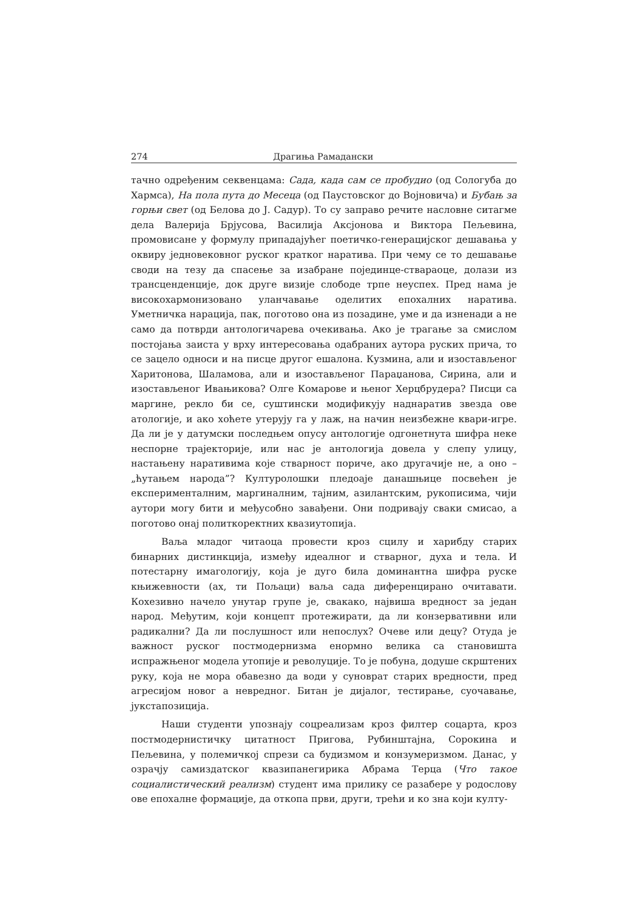274 Драгиња Рамадански
тачно одређеним секвенцама: Сада, када сам се пробудио (од Сологуба до Хармса), На пола пута до Месеца (од Паустовског до Војновича) и Бубањ за горњи свет (од Белова до Ј. Садур). То су заправо речите насловне ситагме дела Валерија Брјусова, Василија Аксјонова и Виктора Пељевина, промовисане у формулу припадајућег поетичко-генерацијског дешавања у оквиру једновековног руског кратког наратива. При чему се то дешавање своди на тезу да спасење за изабране појединце-ствараоце, долази из трансценденције, док друге визије слободе трпе неуспех. Пред нама је високохармонизовано уланчавање оделитих епохалних наратива. Уметничка нарација, пак, поготово она из позадине, уме и да изненади а не само да потврди антологичарева очекивања. Ако је трагање за смислом постојања заиста у врху интересовања одабраних аутора руских прича, то се зацело односи и на писце другог ешалона. Кузмина, али и изостављеног Харитонова, Шаламова, али и изостављеног Параџанова, Сирина, али и изостављеног Ивањикова? Олге Комарове и њеног Херцбрудера? Писци са маргине, рекло би се, суштински модификују наднаратив звезда ове атологије, и ако хоћете утерују га у лаж, на начин неизбежне квари-игре. Да ли је у датумски последњем опусу антологије одгонетнута шифра неке неспорне трајекторије, или нас је антологија довела у слепу улицу, настањену наративима које стварност пориче, ако другачије не, а оно – „ћутањем народа”? Културолошки пледоаје данашњице посвећен је експерименталним, маргиналним, тајним, азилантским, рукописима, чији аутори могу бити и међусобно завађени. Они подривају сваки смисао, а поготово онај политкоректних квазиутопија.
Ваља младог читаоца провести кроз сцилу и харибду старих бинарних дистинкција, између идеалног и стварног, духа и тела. И потестарну имагологију, која је дуго била доминантна шифра руске књижевности (ах, ти Пољаци) ваља сада диференцирано очитавати. Кохезивно начело унутар групе је, свакако, највиша вредност за један народ. Међутим, који концепт протежирати, да ли конзервативни или радикални? Да ли послушност или непослух? Очеве или децу? Отуда је важност руског постмодернизма енормно велика са становишта испражњеног модела утопије и револуције. То је побуна, додуше скрштених руку, која не мора обавезно да води у суноврат старих вредности, пред агресијом новог а невредног. Битан је дијалог, тестирање, суочавање, јукстапозиција.
Наши студенти упознају соцреализам кроз филтер соцарта, кроз постмодернистичку цитатност Пригова, Рубинштајна, Сорокина и Пељевина, у полемичкој спрези са будизмом и конзумеризмом. Данас, у озрачју самиздатског квазипанегирика Абрама Терца (Что такое социалистический реализм) студент има прилику се разабере у родослову ове епохалне формације, да откопа први, други, трећи и ко зна који култу-